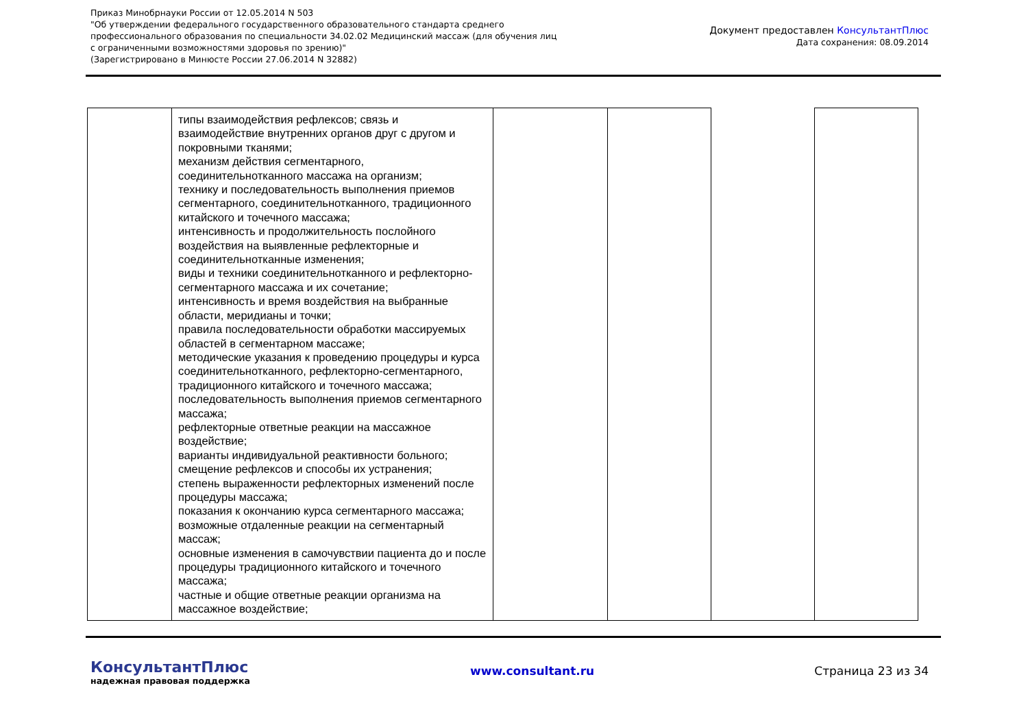Приказ Минобрнауки России от 12.05.2014 N 503
"Об утверждении федерального государственного образовательного стандарта среднего
профессионального образования по специальности 34.02.02 Медицинский массаж (для обучения лиц
с ограниченными возможностями здоровья по зрению)"
(Зарегистрировано в Минюсте России 27.06.2014 N 32882)
Документ предоставлен КонсультантПлюс
Дата сохранения: 08.09.2014
| | типы взаимодействия рефлексов; связь и взаимодействие внутренних органов друг с другом и покровными тканями; механизм действия сегментарного, соединительнотканного массажа на организм; технику и последовательность выполнения приемов сегментарного, соединительнотканного, традиционного китайского и точечного массажа; интенсивность и продолжительность послойного воздействия на выявленные рефлекторные и соединительнотканные изменения; виды и техники соединительнотканного и рефлекторно-сегментарного массажа и их сочетание; интенсивность и время воздействия на выбранные области, меридианы и точки; правила последовательности обработки массируемых областей в сегментарном массаже; методические указания к проведению процедуры и курса соединительнотканного, рефлекторно-сегментарного, традиционного китайского и точечного массажа; последовательность выполнения приемов сегментарного массажа; рефлекторные ответные реакции на массажное воздействие; варианты индивидуальной реактивности больного; смещение рефлексов и способы их устранения; степень выраженности рефлекторных изменений после процедуры массажа; показания к окончанию курса сегментарного массажа; возможные отдаленные реакции на сегментарный массаж; основные изменения в самочувствии пациента до и после процедуры традиционного китайского и точечного массажа; частные и общие ответные реакции организма на массажное воздействие; | | | | |
КонсультантПлюс
надежная правовая поддержка
www.consultant.ru Страница 23 из 34